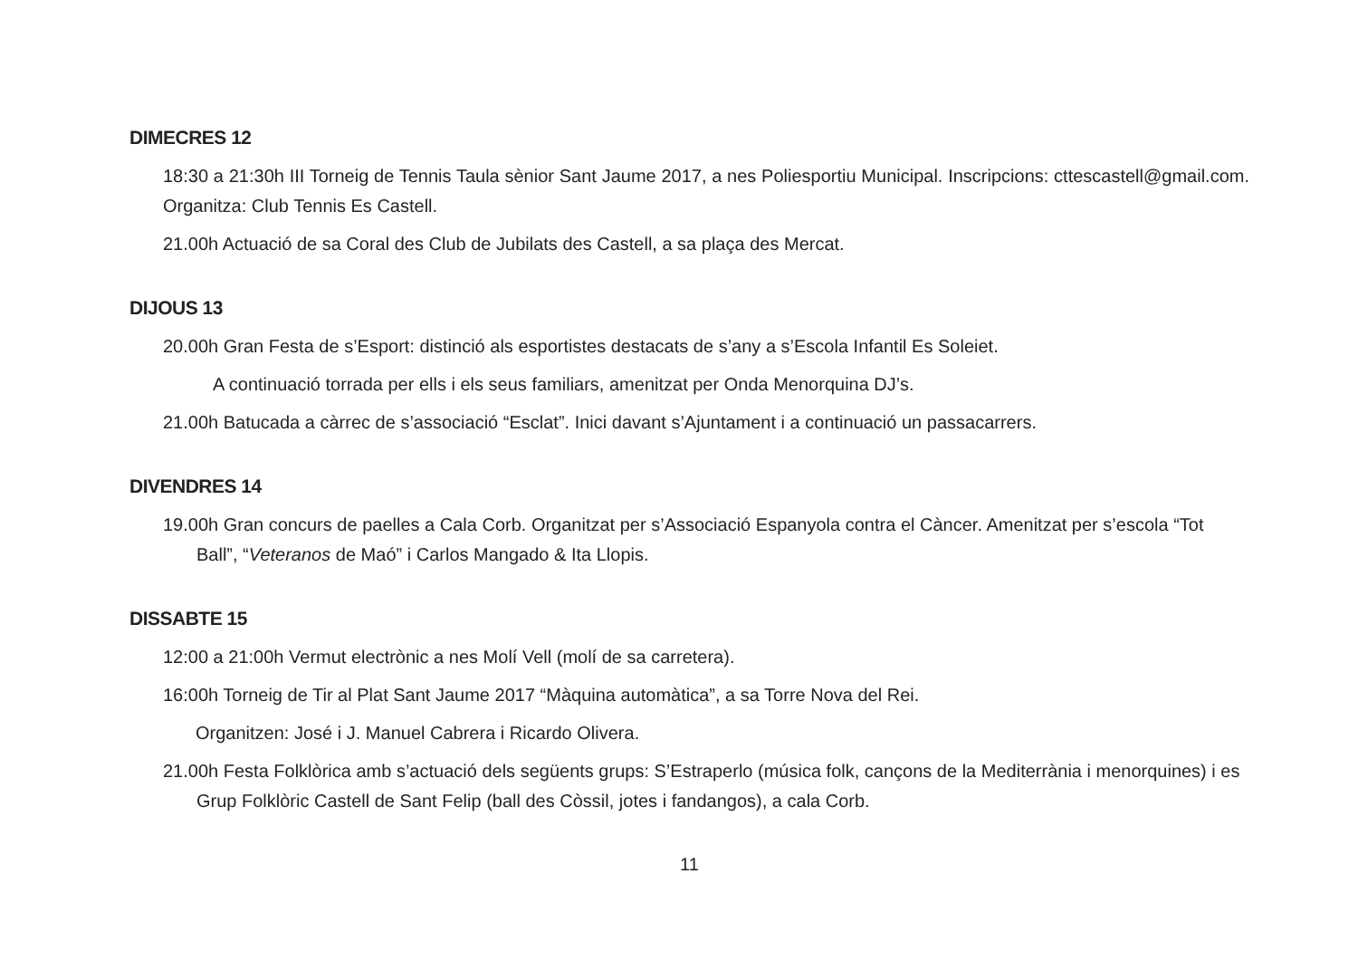DIMECRES 12
18:30 a 21:30h III Torneig de Tennis Taula sènior Sant Jaume 2017, a nes Poliesportiu Municipal. Inscripcions: cttescastell@gmail.com. Organitza: Club Tennis Es Castell.
21.00h Actuació de sa Coral des Club de Jubilats des Castell, a sa plaça des Mercat.
DIJOUS 13
20.00h Gran Festa de s’Esport: distinció als esportistes destacats de s’any a s’Escola Infantil Es Soleiet.
A continuació torrada per ells i els seus familiars, amenitzat per Onda Menorquina DJ’s.
21.00h Batucada a càrrec de s’associació “Esclat”. Inici davant s’Ajuntament i a continuació un passacarrers.
DIVENDRES 14
19.00h Gran concurs de paelles a Cala Corb. Organitzat per s’Associació Espanyola contra el Càncer. Amenitzat per s’escola “Tot Ball”, “Veteranos de Maó” i Carlos Mangado & Ita Llopis.
DISSABTE 15
12:00 a 21:00h Vermut electrònic a nes Molí Vell (molí de sa carretera).
16:00h Torneig de Tir al Plat Sant Jaume 2017 “Màquina automàtica”, a sa Torre Nova del Rei.
Organitzen: José i J. Manuel Cabrera i Ricardo Olivera.
21.00h Festa Folklòrica amb s’actuació dels següents grups: S’Estraperlo (música folk, cançons de la Mediterrània i menorquines) i es Grup Folklòric Castell de Sant Felip (ball des Còssil, jotes i fandangos), a cala Corb.
11